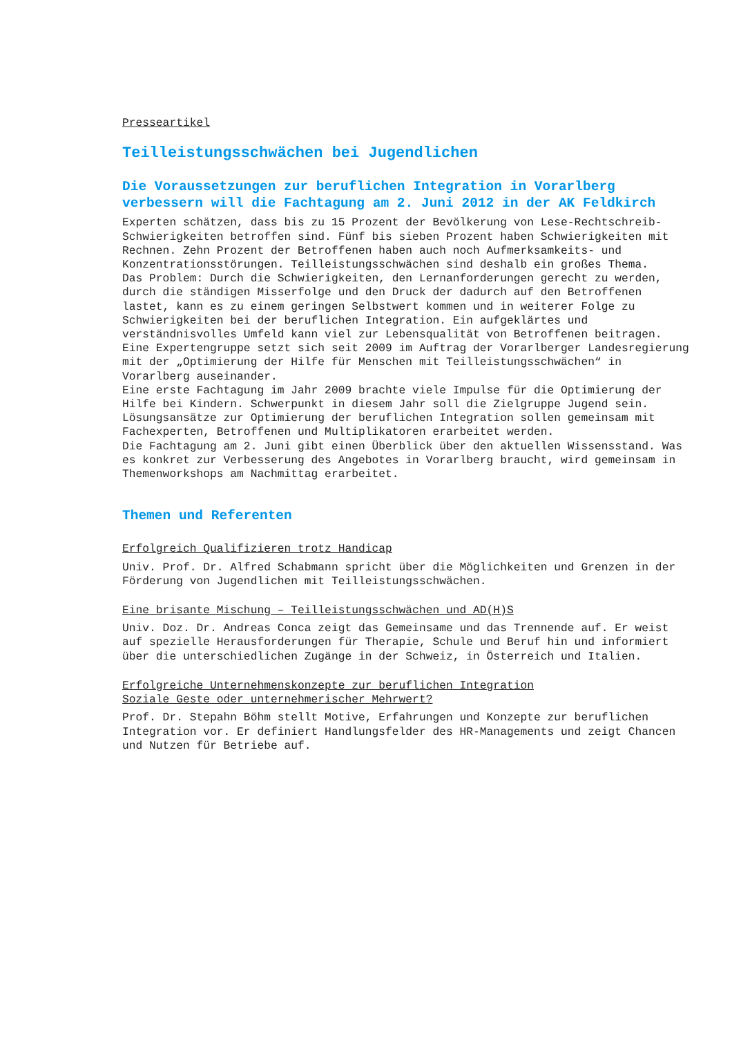Presseartikel
Teilleistungsschwächen bei Jugendlichen
Die Voraussetzungen zur beruflichen Integration in Vorarlberg verbessern will die Fachtagung am 2. Juni 2012 in der AK Feldkirch
Experten schätzen, dass bis zu 15 Prozent der Bevölkerung von Lese-Rechtschreib-Schwierigkeiten betroffen sind. Fünf bis sieben Prozent haben Schwierigkeiten mit Rechnen. Zehn Prozent der Betroffenen haben auch noch Aufmerksamkeits- und Konzentrationsstörungen. Teilleistungsschwächen sind deshalb ein großes Thema.
Das Problem: Durch die Schwierigkeiten, den Lernanforderungen gerecht zu werden, durch die ständigen Misserfolge und den Druck der dadurch auf den Betroffenen lastet, kann es zu einem geringen Selbstwert kommen und in weiterer Folge zu Schwierigkeiten bei der beruflichen Integration. Ein aufgeklärtes und verständnisvolles Umfeld kann viel zur Lebensqualität von Betroffenen beitragen.
Eine Expertengruppe setzt sich seit 2009 im Auftrag der Vorarlberger Landesregierung mit der „Optimierung der Hilfe für Menschen mit Teilleistungsschwächen“ in Vorarlberg auseinander.
Eine erste Fachtagung im Jahr 2009 brachte viele Impulse für die Optimierung der Hilfe bei Kindern. Schwerpunkt in diesem Jahr soll die Zielgruppe Jugend sein. Lösungsansätze zur Optimierung der beruflichen Integration sollen gemeinsam mit Fachexperten, Betroffenen und Multiplikatoren erarbeitet werden.
Die Fachtagung am 2. Juni gibt einen Überblick über den aktuellen Wissensstand. Was es konkret zur Verbesserung des Angebotes in Vorarlberg braucht, wird gemeinsam in Themenworkshops am Nachmittag erarbeitet.
Themen und Referenten
Erfolgreich Qualifizieren trotz Handicap
Univ. Prof. Dr. Alfred Schabmann spricht über die Möglichkeiten und Grenzen in der Förderung von Jugendlichen mit Teilleistungsschwächen.
Eine brisante Mischung – Teilleistungsschwächen und AD(H)S
Univ. Doz. Dr. Andreas Conca zeigt das Gemeinsame und das Trennende auf. Er weist auf spezielle Herausforderungen für Therapie, Schule und Beruf hin und informiert über die unterschiedlichen Zugänge in der Schweiz, in Österreich und Italien.
Erfolgreiche Unternehmenskonzepte zur beruflichen Integration
Soziale Geste oder unternehmerischer Mehrwert?
Prof. Dr. Stepahn Böhm stellt Motive, Erfahrungen und Konzepte zur beruflichen Integration vor. Er definiert Handlungsfelder des HR-Managements und zeigt Chancen und Nutzen für Betriebe auf.